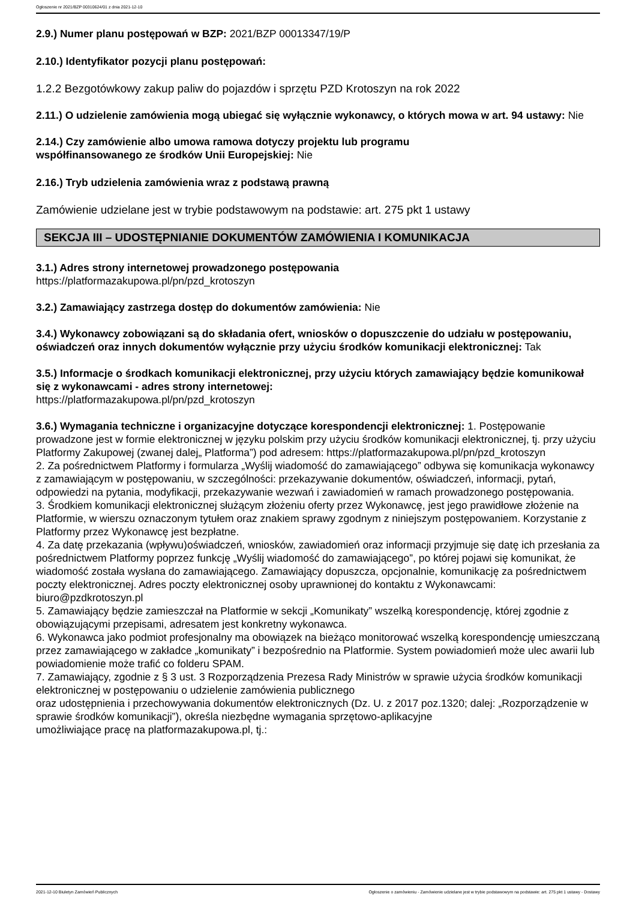Ogłoszenie nr 2021/BZP 00310624/01 z dnia 2021-12-10
2.9.) Numer planu postępowań w BZP: 2021/BZP 00013347/19/P
2.10.) Identyfikator pozycji planu postępowań:
1.2.2 Bezgotówkowy zakup paliw do pojazdów i sprzętu PZD Krotoszyn na rok 2022
2.11.) O udzielenie zamówienia mogą ubiegać się wyłącznie wykonawcy, o których mowa w art. 94 ustawy: Nie
2.14.) Czy zamówienie albo umowa ramowa dotyczy projektu lub programu
współfinansowanego ze środków Unii Europejskiej: Nie
2.16.) Tryb udzielenia zamówienia wraz z podstawą prawną
Zamówienie udzielane jest w trybie podstawowym na podstawie: art. 275 pkt 1 ustawy
SEKCJA III – UDOSTĘPNIANIE DOKUMENTÓW ZAMÓWIENIA I KOMUNIKACJA
3.1.) Adres strony internetowej prowadzonego postępowania
https://platformazakupowa.pl/pn/pzd_krotoszyn
3.2.) Zamawiający zastrzega dostęp do dokumentów zamówienia: Nie
3.4.) Wykonawcy zobowiązani są do składania ofert, wniosków o dopuszczenie do udziału w postępowaniu, oświadczeń oraz innych dokumentów wyłącznie przy użyciu środków komunikacji elektronicznej: Tak
3.5.) Informacje o środkach komunikacji elektronicznej, przy użyciu których zamawiający będzie komunikował się z wykonawcami - adres strony internetowej:
https://platformazakupowa.pl/pn/pzd_krotoszyn
3.6.) Wymagania techniczne i organizacyjne dotyczące korespondencji elektronicznej: 1. Postępowanie prowadzone jest w formie elektronicznej w języku polskim przy użyciu środków komunikacji elektronicznej, tj. przy użyciu Platformy Zakupowej (zwanej dalej„ Platforma”) pod adresem: https://platformazakupowa.pl/pn/pzd_krotoszyn
2. Za pośrednictwem Platformy i formularza „Wyślij wiadomość do zamawiającego” odbywa się komunikacja wykonawcy z zamawiającym w postępowaniu, w szczególności: przekazywanie dokumentów, oświadczeń, informacji, pytań, odpowiedzi na pytania, modyfikacji, przekazywanie wezwań i zawiadomień w ramach prowadzonego postępowania.
3. Środkiem komunikacji elektronicznej służącym złożeniu oferty przez Wykonawcę, jest jego prawidłowe złożenie na Platformie, w wierszu oznaczonym tytułem oraz znakiem sprawy zgodnym z niniejszym postępowaniem. Korzystanie z Platformy przez Wykonawcę jest bezpłatne.
4. Za datę przekazania (wpływu)oświadczeń, wniosków, zawiadomień oraz informacji przyjmuje się datę ich przesłania za pośrednictwem Platformy poprzez funkcję „Wyślij wiadomość do zamawiającego”, po której pojawi się komunikat, że wiadomość została wysłana do zamawiającego. Zamawiający dopuszcza, opcjonalnie, komunikację za pośrednictwem poczty elektronicznej. Adres poczty elektronicznej osoby uprawnionej do kontaktu z Wykonawcami: biuro@pzdkrotoszyn.pl
5. Zamawiający będzie zamieszczał na Platformie w sekcji „Komunikaty” wszelką korespondencję, której zgodnie z obowiązującymi przepisami, adresatem jest konkretny wykonawca.
6. Wykonawca jako podmiot profesjonalny ma obowiązek na bieżąco monitorować wszelką korespondencję umieszczaną przez zamawiającego w zakładce „komunikaty” i bezpośrednio na Platformie. System powiadomień może ulec awarii lub powiadomienie może trafić co folderu SPAM.
7. Zamawiający, zgodnie z § 3 ust. 3 Rozporządzenia Prezesa Rady Ministrów w sprawie użycia środków komunikacji elektronicznej w postępowaniu o udzielenie zamówienia publicznego
oraz udostępnienia i przechowywania dokumentów elektronicznych (Dz. U. z 2017 poz.1320; dalej: „Rozporządzenie w sprawie środków komunikacji”), określa niezbędne wymagania sprzętowo-aplikacyjne
umożliwiające pracę na platformazakupowa.pl, tj.:
2021-12-10 Biuletyn Zamówień Publicznych Ogłoszenie o zamówieniu - Zamówienie udzielane jest w trybie podstawowym na podstawie: art. 275 pkt 1 ustawy - Dostawy